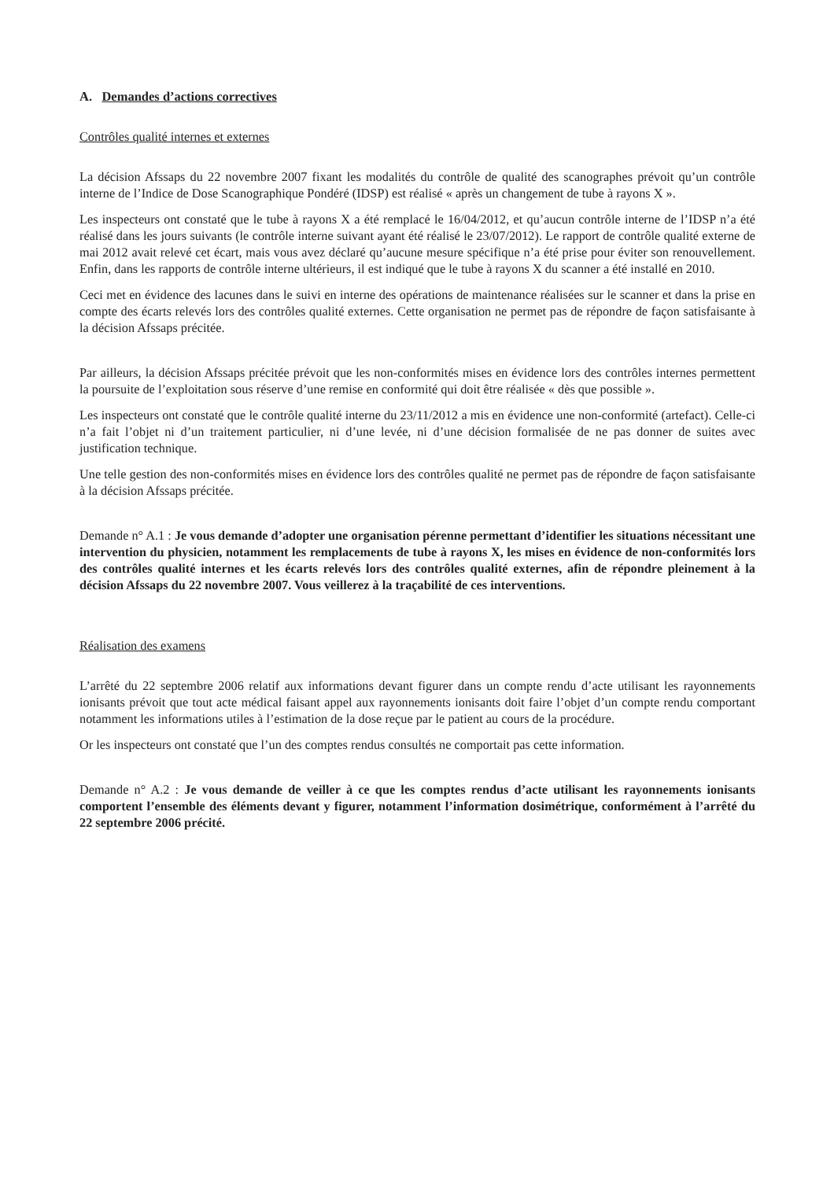A. Demandes d’actions correctives
Contrôles qualité internes et externes
La décision Afssaps du 22 novembre 2007 fixant les modalités du contrôle de qualité des scanographes prévoit qu’un contrôle interne de l’Indice de Dose Scanographique Pondéré (IDSP) est réalisé « après un changement de tube à rayons X ».
Les inspecteurs ont constaté que le tube à rayons X a été remplacé le 16/04/2012, et qu’aucun contrôle interne de l’IDSP n’a été réalisé dans les jours suivants (le contrôle interne suivant ayant été réalisé le 23/07/2012). Le rapport de contrôle qualité externe de mai 2012 avait relevé cet écart, mais vous avez déclaré qu’aucune mesure spécifique n’a été prise pour éviter son renouvellement. Enfin, dans les rapports de contrôle interne ultérieurs, il est indiqué que le tube à rayons X du scanner a été installé en 2010.
Ceci met en évidence des lacunes dans le suivi en interne des opérations de maintenance réalisées sur le scanner et dans la prise en compte des écarts relevés lors des contrôles qualité externes. Cette organisation ne permet pas de répondre de façon satisfaisante à la décision Afssaps précitée.
Par ailleurs, la décision Afssaps précitée prévoit que les non-conformités mises en évidence lors des contrôles internes permettent la poursuite de l’exploitation sous réserve d’une remise en conformité qui doit être réalisée « dès que possible ».
Les inspecteurs ont constaté que le contrôle qualité interne du 23/11/2012 a mis en évidence une non-conformité (artefact). Celle-ci n’a fait l’objet ni d’un traitement particulier, ni d’une levée, ni d’une décision formalisée de ne pas donner de suites avec justification technique.
Une telle gestion des non-conformités mises en évidence lors des contrôles qualité ne permet pas de répondre de façon satisfaisante à la décision Afssaps précitée.
Demande n° A.1 : Je vous demande d’adopter une organisation pérenne permettant d’identifier les situations nécessitant une intervention du physicien, notamment les remplacements de tube à rayons X, les mises en évidence de non-conformités lors des contrôles qualité internes et les écarts relevés lors des contrôles qualité externes, afin de répondre pleinement à la décision Afssaps du 22 novembre 2007. Vous veillerez à la traçabilité de ces interventions.
Réalisation des examens
L’arrêté du 22 septembre 2006 relatif aux informations devant figurer dans un compte rendu d’acte utilisant les rayonnements ionisants prévoit que tout acte médical faisant appel aux rayonnements ionisants doit faire l’objet d’un compte rendu comportant notamment les informations utiles à l’estimation de la dose reçue par le patient au cours de la procédure.
Or les inspecteurs ont constaté que l’un des comptes rendus consultés ne comportait pas cette information.
Demande n° A.2 : Je vous demande de veiller à ce que les comptes rendus d’acte utilisant les rayonnements ionisants comportent l’ensemble des éléments devant y figurer, notamment l’information dosimétrique, conformément à l’arrêté du 22 septembre 2006 précité.